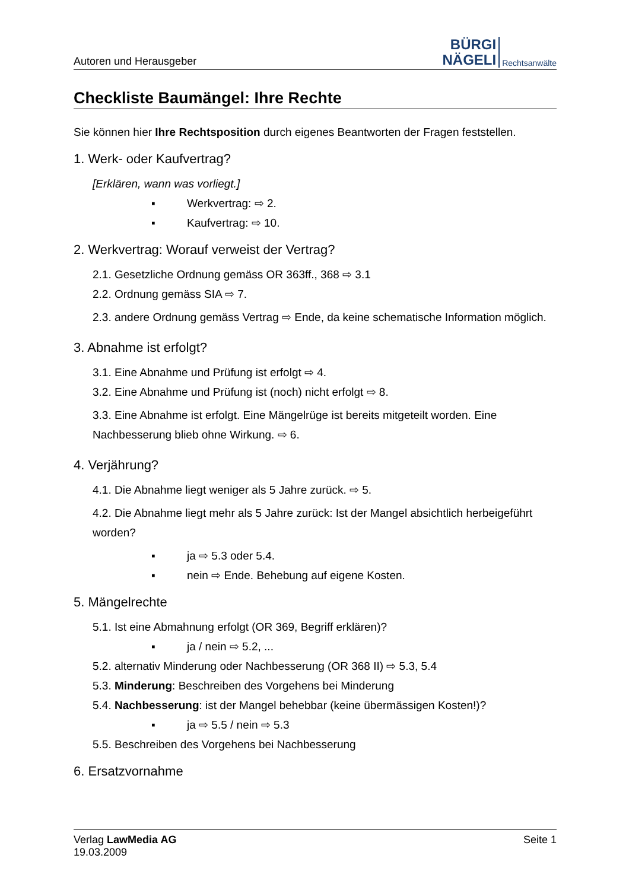Autoren und Herausgeber
BÜRGI
NÄGELI
Rechtsanwälte
Checkliste Baumängel: Ihre Rechte
Sie können hier Ihre Rechtsposition durch eigenes Beantworten der Fragen feststellen.
1. Werk- oder Kaufvertrag?
[Erklären, wann was vorliegt.]
▪ Werkvertrag: ⇨ 2.
▪ Kaufvertrag: ⇨ 10.
2. Werkvertrag: Worauf verweist der Vertrag?
2.1. Gesetzliche Ordnung gemäss OR 363ff., 368 ⇨ 3.1
2.2. Ordnung gemäss SIA ⇨ 7.
2.3. andere Ordnung gemäss Vertrag ⇨ Ende, da keine schematische Information möglich.
3. Abnahme ist erfolgt?
3.1. Eine Abnahme und Prüfung ist erfolgt ⇨ 4.
3.2. Eine Abnahme und Prüfung ist (noch) nicht erfolgt ⇨ 8.
3.3. Eine Abnahme ist erfolgt. Eine Mängelrüge ist bereits mitgeteilt worden. Eine Nachbesserung blieb ohne Wirkung. ⇨ 6.
4. Verjährung?
4.1. Die Abnahme liegt weniger als 5 Jahre zurück. ⇨ 5.
4.2. Die Abnahme liegt mehr als 5 Jahre zurück: Ist der Mangel absichtlich herbeigeführt worden?
▪ ja ⇨ 5.3 oder 5.4.
▪ nein ⇨ Ende. Behebung auf eigene Kosten.
5. Mängelrechte
5.1. Ist eine Abmahnung erfolgt (OR 369, Begriff erklären)?
▪ ja / nein ⇨ 5.2, ...
5.2. alternativ Minderung oder Nachbesserung (OR 368 II) ⇨ 5.3, 5.4
5.3. Minderung: Beschreiben des Vorgehens bei Minderung
5.4. Nachbesserung: ist der Mangel behebbar (keine übermässigen Kosten!)?
▪ ja ⇨ 5.5 / nein ⇨ 5.3
5.5. Beschreiben des Vorgehens bei Nachbesserung
6. Ersatzvornahme
Verlag LawMedia AG
19.03.2009
Seite 1